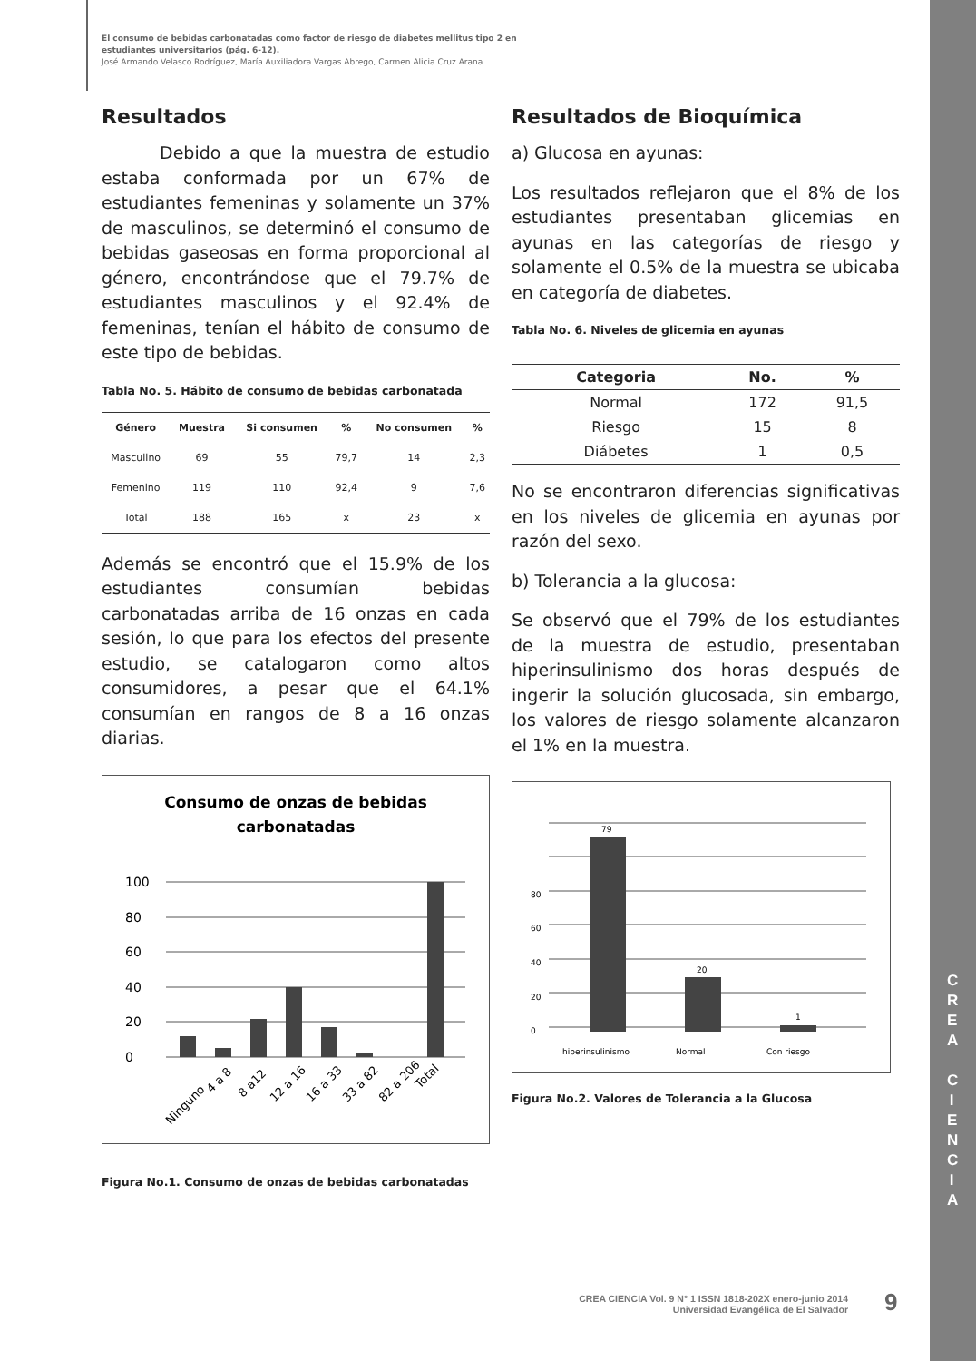El consumo de bebidas carbonatadas como factor de riesgo de diabetes mellitus tipo 2 en
estudiantes universitarios (pág. 6-12).
José Armando Velasco Rodríguez, María Auxiliadora Vargas Abrego, Carmen Alicia Cruz Arana
Resultados
Debido a que la muestra de estudio estaba conformada por un 67% de estudiantes femeninas y solamente un 37% de masculinos, se determinó el consumo de bebidas gaseosas en forma proporcional al género, encontrándose que el 79.7% de estudiantes masculinos y el 92.4% de femeninas, tenían el hábito de consumo de este tipo de bebidas.
Tabla No. 5. Hábito de consumo de bebidas carbonatada
| Género | Muestra | Si consumen | % | No consumen | % |
| --- | --- | --- | --- | --- | --- |
| Masculino | 69 | 55 | 79,7 | 14 | 2,3 |
| Femenino | 119 | 110 | 92,4 | 9 | 7,6 |
| Total | 188 | 165 | x | 23 | x |
Además se encontró que el 15.9% de los estudiantes consumían bebidas carbonatadas arriba de 16 onzas en cada sesión, lo que para los efectos del presente estudio, se catalogaron como altos consumidores, a pesar que el 64.1% consumían en rangos de 8 a 16 onzas diarias.
Consumo de onzas de bebidas
carbonatadas
0
20
40
60
80
100
Ninguno
4 a 8
8 a12
12 a 16
16 a 33
33 a 82
82 a 206
Total
Figura No.1. Consumo de onzas de bebidas carbonatadas
Resultados de Bioquímica
a) Glucosa en ayunas:
Los resultados reflejaron que el 8% de los estudiantes presentaban glicemias en ayunas en las categorías de riesgo y solamente el 0.5% de la muestra se ubicaba en categoría de diabetes.
Tabla No. 6. Niveles de glicemia en ayunas
| Categoria | No. | % |
| --- | --- | --- |
| Normal | 172 | 91,5 |
| Riesgo | 15 | 8 |
| Diábetes | 1 | 0,5 |
No se encontraron diferencias significativas en los niveles de glicemia en ayunas por razón del sexo.
b) Tolerancia a la glucosa:
Se observó que el 79% de los estudiantes de la muestra de estudio, presentaban hiperinsulinismo dos horas después de ingerir la solución glucosada, sin embargo, los valores de riesgo solamente alcanzaron el 1% en la muestra.
0
20
40
60
80
79
20
1
hiperinsulinismo
Normal
Con riesgo
Figura No.2. Valores de Tolerancia a la Glucosa
C R E A
C I E N C I A
CREA CIENCIA Vol. 9 N° 1 ISSN 1818-202X enero-junio 2014
Universidad Evangélica de El Salvador
9